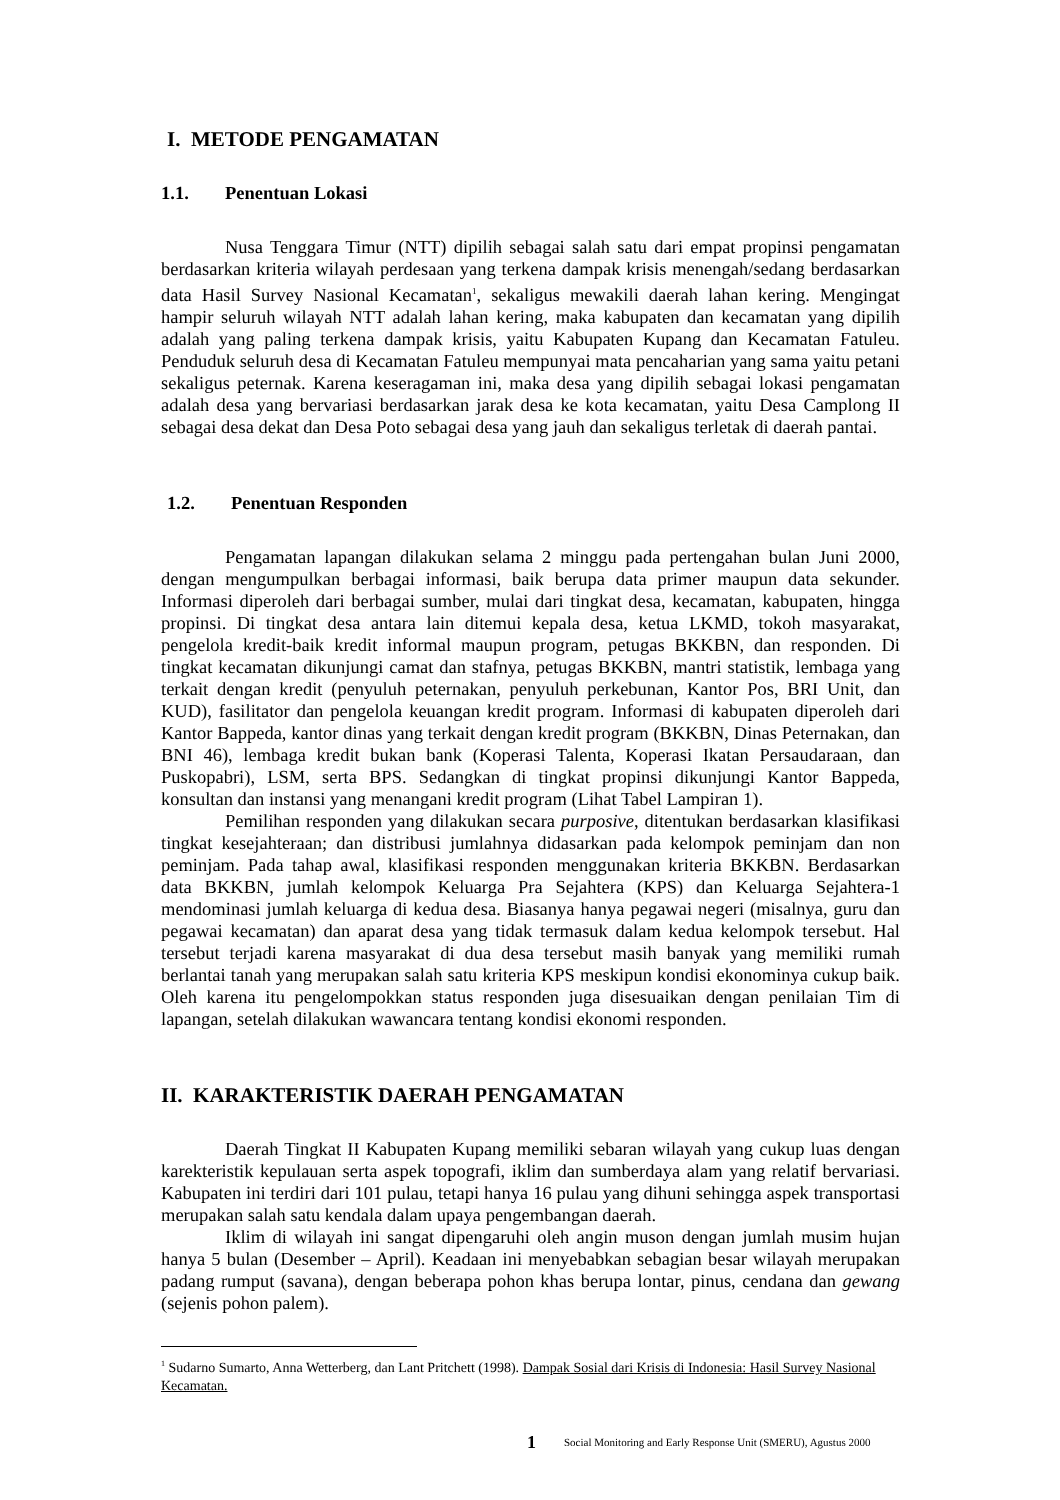I. METODE PENGAMATAN
1.1. Penentuan Lokasi
Nusa Tenggara Timur (NTT) dipilih sebagai salah satu dari empat propinsi pengamatan berdasarkan kriteria wilayah perdesaan yang terkena dampak krisis menengah/sedang berdasarkan data Hasil Survey Nasional Kecamatan<sup>1</sup>, sekaligus mewakili daerah lahan kering. Mengingat hampir seluruh wilayah NTT adalah lahan kering, maka kabupaten dan kecamatan yang dipilih adalah yang paling terkena dampak krisis, yaitu Kabupaten Kupang dan Kecamatan Fatuleu. Penduduk seluruh desa di Kecamatan Fatuleu mempunyai mata pencaharian yang sama yaitu petani sekaligus peternak. Karena keseragaman ini, maka desa yang dipilih sebagai lokasi pengamatan adalah desa yang bervariasi berdasarkan jarak desa ke kota kecamatan, yaitu Desa Camplong II sebagai desa dekat dan Desa Poto sebagai desa yang jauh dan sekaligus terletak di daerah pantai.
1.2. Penentuan Responden
Pengamatan lapangan dilakukan selama 2 minggu pada pertengahan bulan Juni 2000, dengan mengumpulkan berbagai informasi, baik berupa data primer maupun data sekunder. Informasi diperoleh dari berbagai sumber, mulai dari tingkat desa, kecamatan, kabupaten, hingga propinsi. Di tingkat desa antara lain ditemui kepala desa, ketua LKMD, tokoh masyarakat, pengelola kredit-baik kredit informal maupun program, petugas BKKBN, dan responden. Di tingkat kecamatan dikunjungi camat dan stafnya, petugas BKKBN, mantri statistik, lembaga yang terkait dengan kredit (penyuluh peternakan, penyuluh perkebunan, Kantor Pos, BRI Unit, dan KUD), fasilitator dan pengelola keuangan kredit program. Informasi di kabupaten diperoleh dari Kantor Bappeda, kantor dinas yang terkait dengan kredit program (BKKBN, Dinas Peternakan, dan BNI 46), lembaga kredit bukan bank (Koperasi Talenta, Koperasi Ikatan Persaudaraan, dan Puskopabri), LSM, serta BPS. Sedangkan di tingkat propinsi dikunjungi Kantor Bappeda, konsultan dan instansi yang menangani kredit program (Lihat Tabel Lampiran 1).
Pemilihan responden yang dilakukan secara purposive, ditentukan berdasarkan klasifikasi tingkat kesejahteraan; dan distribusi jumlahnya didasarkan pada kelompok peminjam dan non peminjam. Pada tahap awal, klasifikasi responden menggunakan kriteria BKKBN. Berdasarkan data BKKBN, jumlah kelompok Keluarga Pra Sejahtera (KPS) dan Keluarga Sejahtera-1 mendominasi jumlah keluarga di kedua desa. Biasanya hanya pegawai negeri (misalnya, guru dan pegawai kecamatan) dan aparat desa yang tidak termasuk dalam kedua kelompok tersebut. Hal tersebut terjadi karena masyarakat di dua desa tersebut masih banyak yang memiliki rumah berlantai tanah yang merupakan salah satu kriteria KPS meskipun kondisi ekonominya cukup baik. Oleh karena itu pengelompokkan status responden juga disesuaikan dengan penilaian Tim di lapangan, setelah dilakukan wawancara tentang kondisi ekonomi responden.
II. KARAKTERISTIK DAERAH PENGAMATAN
Daerah Tingkat II Kabupaten Kupang memiliki sebaran wilayah yang cukup luas dengan karekteristik kepulauan serta aspek topografi, iklim dan sumberdaya alam yang relatif bervariasi. Kabupaten ini terdiri dari 101 pulau, tetapi hanya 16 pulau yang dihuni sehingga aspek transportasi merupakan salah satu kendala dalam upaya pengembangan daerah.
Iklim di wilayah ini sangat dipengaruhi oleh angin muson dengan jumlah musim hujan hanya 5 bulan (Desember – April). Keadaan ini menyebabkan sebagian besar wilayah merupakan padang rumput (savana), dengan beberapa pohon khas berupa lontar, pinus, cendana dan gewang (sejenis pohon palem).
<sup>1</sup> Sudarno Sumarto, Anna Wetterberg, dan Lant Pritchett (1998). Dampak Sosial dari Krisis di Indonesia: Hasil Survey Nasional Kecamatan.
1 Social Monitoring and Early Response Unit (SMERU), Agustus 2000